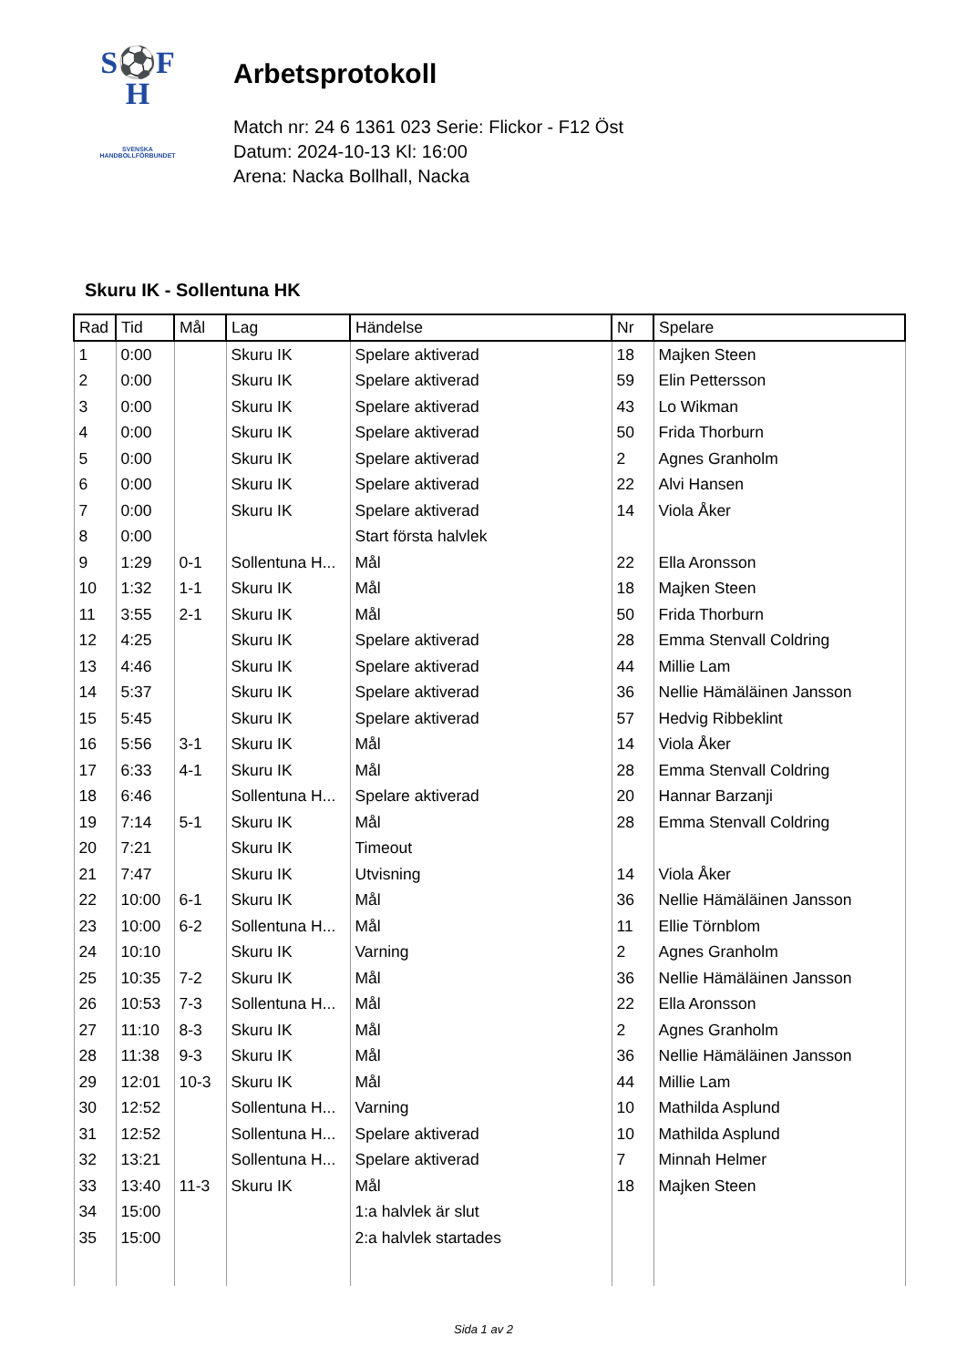S⚽F
H
SVENSKA
HANDBOLLFÖRBUNDET
Arbetsprotokoll
Match nr: 24 6 1361 023 Serie: Flickor - F12 Öst
Datum: 2024-10-13 Kl: 16:00
Arena: Nacka Bollhall, Nacka
Skuru IK - Sollentuna HK
| Rad | Tid | Mål | Lag | Händelse | Nr | Spelare |
| --- | --- | --- | --- | --- | --- | --- |
| 1 | 0:00 | | Skuru IK | Spelare aktiverad | 18 | Majken Steen |
| 2 | 0:00 | | Skuru IK | Spelare aktiverad | 59 | Elin Pettersson |
| 3 | 0:00 | | Skuru IK | Spelare aktiverad | 43 | Lo Wikman |
| 4 | 0:00 | | Skuru IK | Spelare aktiverad | 50 | Frida Thorburn |
| 5 | 0:00 | | Skuru IK | Spelare aktiverad | 2 | Agnes Granholm |
| 6 | 0:00 | | Skuru IK | Spelare aktiverad | 22 | Alvi Hansen |
| 7 | 0:00 | | Skuru IK | Spelare aktiverad | 14 | Viola Åker |
| 8 | 0:00 | | | Start första halvlek | | |
| 9 | 1:29 | 0-1 | Sollentuna H... | Mål | 22 | Ella Aronsson |
| 10 | 1:32 | 1-1 | Skuru IK | Mål | 18 | Majken Steen |
| 11 | 3:55 | 2-1 | Skuru IK | Mål | 50 | Frida Thorburn |
| 12 | 4:25 | | Skuru IK | Spelare aktiverad | 28 | Emma Stenvall Coldring |
| 13 | 4:46 | | Skuru IK | Spelare aktiverad | 44 | Millie Lam |
| 14 | 5:37 | | Skuru IK | Spelare aktiverad | 36 | Nellie Hämäläinen Jansson |
| 15 | 5:45 | | Skuru IK | Spelare aktiverad | 57 | Hedvig Ribbeklint |
| 16 | 5:56 | 3-1 | Skuru IK | Mål | 14 | Viola Åker |
| 17 | 6:33 | 4-1 | Skuru IK | Mål | 28 | Emma Stenvall Coldring |
| 18 | 6:46 | | Sollentuna H... | Spelare aktiverad | 20 | Hannar Barzanji |
| 19 | 7:14 | 5-1 | Skuru IK | Mål | 28 | Emma Stenvall Coldring |
| 20 | 7:21 | | Skuru IK | Timeout | | |
| 21 | 7:47 | | Skuru IK | Utvisning | 14 | Viola Åker |
| 22 | 10:00 | 6-1 | Skuru IK | Mål | 36 | Nellie Hämäläinen Jansson |
| 23 | 10:00 | 6-2 | Sollentuna H... | Mål | 11 | Ellie Törnblom |
| 24 | 10:10 | | Skuru IK | Varning | 2 | Agnes Granholm |
| 25 | 10:35 | 7-2 | Skuru IK | Mål | 36 | Nellie Hämäläinen Jansson |
| 26 | 10:53 | 7-3 | Sollentuna H... | Mål | 22 | Ella Aronsson |
| 27 | 11:10 | 8-3 | Skuru IK | Mål | 2 | Agnes Granholm |
| 28 | 11:38 | 9-3 | Skuru IK | Mål | 36 | Nellie Hämäläinen Jansson |
| 29 | 12:01 | 10-3 | Skuru IK | Mål | 44 | Millie Lam |
| 30 | 12:52 | | Sollentuna H... | Varning | 10 | Mathilda Asplund |
| 31 | 12:52 | | Sollentuna H... | Spelare aktiverad | 10 | Mathilda Asplund |
| 32 | 13:21 | | Sollentuna H... | Spelare aktiverad | 7 | Minnah Helmer |
| 33 | 13:40 | 11-3 | Skuru IK | Mål | 18 | Majken Steen |
| 34 | 15:00 | | | 1:a halvlek är slut | | |
| 35 | 15:00 | | | 2:a halvlek startades | | |
Sida 1 av 2